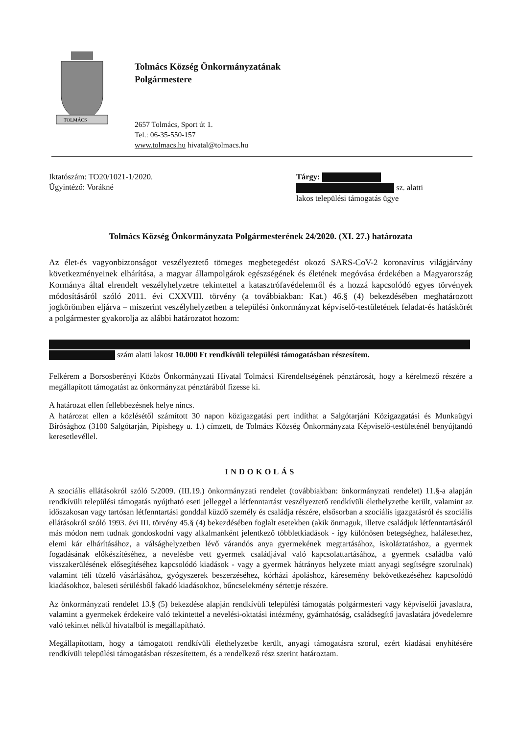TOLMÁCS
Tolmács Község Önkormányzatának
Polgármestere
2657 Tolmács, Sport út 1.
Tel.: 06-35-550-157
www.tolmacs.hu hivatal@tolmacs.hu
Iktatószám: TO20/1021-1/2020.
Ügyintéző: Vorákné
Tárgy:
sz. alatti
lakos települési támogatás ügye
Tolmács Község Önkormányzata Polgármesterének 24/2020. (XI. 27.) határozata
Az élet-és vagyonbiztonságot veszélyeztető tömeges megbetegedést okozó SARS-CoV-2 koronavírus világjárvány következményeinek elhárítása, a magyar állampolgárok egészségének és életének megóvása érdekében a Magyarország Kormánya által elrendelt veszélyhelyzetre tekintettel a katasztrófavédelemről és a hozzá kapcsolódó egyes törvények módosításáról szóló 2011. évi CXXVIII. törvény (a továbbiakban: Kat.) 46.§ (4) bekezdésében meghatározott jogkörömben eljárva – miszerint veszélyhelyzetben a települési önkormányzat képviselő-testületének feladat-és hatáskörét a polgármester gyakorolja az alábbi határozatot hozom:
szám alatti lakost 10.000 Ft rendkívüli települési támogatásban részesítem.
Felkérem a Borsosberényi Közös Önkormányzati Hivatal Tolmácsi Kirendeltségének pénztárosát, hogy a kérelmező részére a megállapított támogatást az önkormányzat pénztárából fizesse ki.
A határozat ellen fellebbezésnek helye nincs.
A határozat ellen a közlésétől számított 30 napon közigazgatási pert indíthat a Salgótarjáni Közigazgatási és Munkaügyi Bírósághoz (3100 Salgótarján, Pipishegy u. 1.) címzett, de Tolmács Község Önkormányzata Képviselő-testületénél benyújtandó keresetlevéllel.
INDOKOLÁS
A szociális ellátásokról szóló 5/2009. (III.19.) önkormányzati rendelet (továbbiakban: önkormányzati rendelet) 11.§-a alapján rendkívüli települési támogatás nyújtható eseti jelleggel a létfenntartást veszélyeztető rendkívüli élethelyzetbe került, valamint az időszakosan vagy tartósan létfenntartási gonddal küzdő személy és családja részére, elsősorban a szociális igazgatásról és szociális ellátásokról szóló 1993. évi III. törvény 45.§ (4) bekezdésében foglalt esetekben (akik önmaguk, illetve családjuk létfenntartásáról más módon nem tudnak gondoskodni vagy alkalmanként jelentkező többletkiadások - így különösen betegséghez, halálesethez, elemi kár elhárításához, a válsághelyzetben lévő várandós anya gyermekének megtartásához, iskoláztatáshoz, a gyermek fogadásának előkészítéséhez, a nevelésbe vett gyermek családjával való kapcsolattartásához, a gyermek családba való visszakerülésének elősegítéséhez kapcsolódó kiadások - vagy a gyermek hátrányos helyzete miatt anyagi segítségre szorulnak) valamint téli tüzelő vásárlásához, gyógyszerek beszerzéséhez, kórházi ápoláshoz, káresemény bekövetkezéséhez kapcsolódó kiadásokhoz, baleseti sérülésből fakadó kiadásokhoz, bűncselekmény sértettje részére.
Az önkormányzati rendelet 13.§ (5) bekezdése alapján rendkívüli települési támogatás polgármesteri vagy képviselői javaslatra, valamint a gyermekek érdekeire való tekintettel a nevelési-oktatási intézmény, gyámhatóság, családsegítő javaslatára jövedelemre való tekintet nélkül hivatalból is megállapítható.
Megállapítottam, hogy a támogatott rendkívüli élethelyzetbe került, anyagi támogatásra szorul, ezért kiadásai enyhítésére rendkívüli települési támogatásban részesítettem, és a rendelkező rész szerint határoztam.